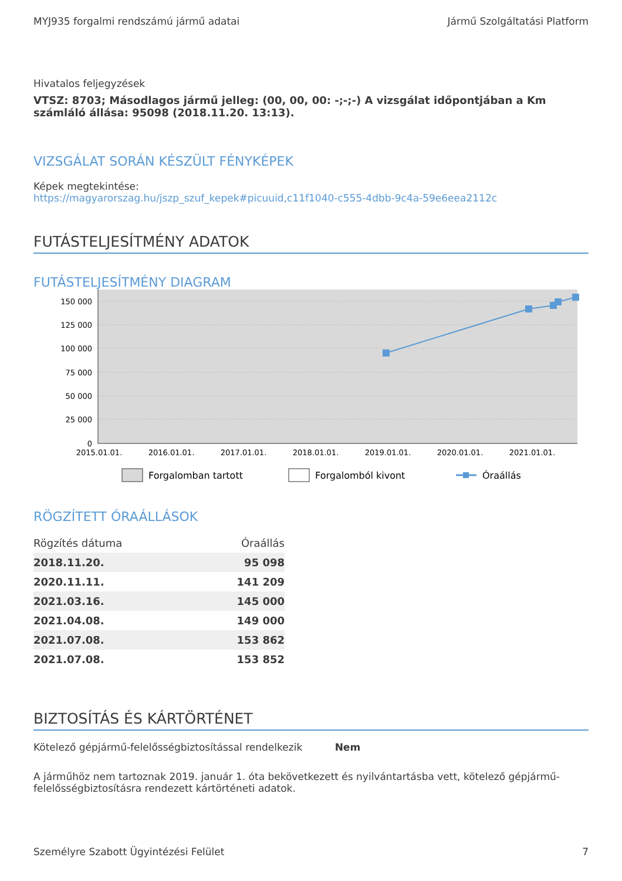MYJ935 forgalmi rendszámú jármű adatai Jármű Szolgáltatási Platform
Hivatalos feljegyzések
VTSZ: 8703; Másodlagos jármű jelleg: (00, 00, 00: -;-;-) A vizsgálat időpontjában a Km számláló állása: 95098 (2018.11.20. 13:13).
VIZSGÁLAT SORÁN KÉSZÜLT FÉNYKÉPEK
Képek megtekintése:
https://magyarorszag.hu/jszp_szuf_kepek#picuuid,c11f1040-c555-4dbb-9c4a-59e6eea2112c
FUTÁSTELJESÍTMÉNY ADATOK
FUTÁSTELJESÍTMÉNY DIAGRAM
150 000
125 000
100 000
75 000
50 000
25 000
0
2015.01.01.
2016.01.01.
2017.01.01.
2018.01.01.
2019.01.01.
2020.01.01.
2021.01.01.
Forgalomban tartott
Forgalomból kivont
Óraállás
RÖGZÍTETT ÓRAÁLLÁSOK
| Rögzítés dátuma | Óraállás |
| --- | --- |
| 2018.11.20. | 95 098 |
| 2020.11.11. | 141 209 |
| 2021.03.16. | 145 000 |
| 2021.04.08. | 149 000 |
| 2021.07.08. | 153 862 |
| 2021.07.08. | 153 852 |
BIZTOSÍTÁS ÉS KÁRTÖRTÉNET
Kötelező gépjármű-felelősségbiztosítással rendelkezik Nem
A járműhöz nem tartoznak 2019. január 1. óta bekövetkezett és nyilvántartásba vett, kötelező gépjármű-felelősségbiztosításra rendezett kártörténeti adatok.
Személyre Szabott Ügyintézési Felület 7